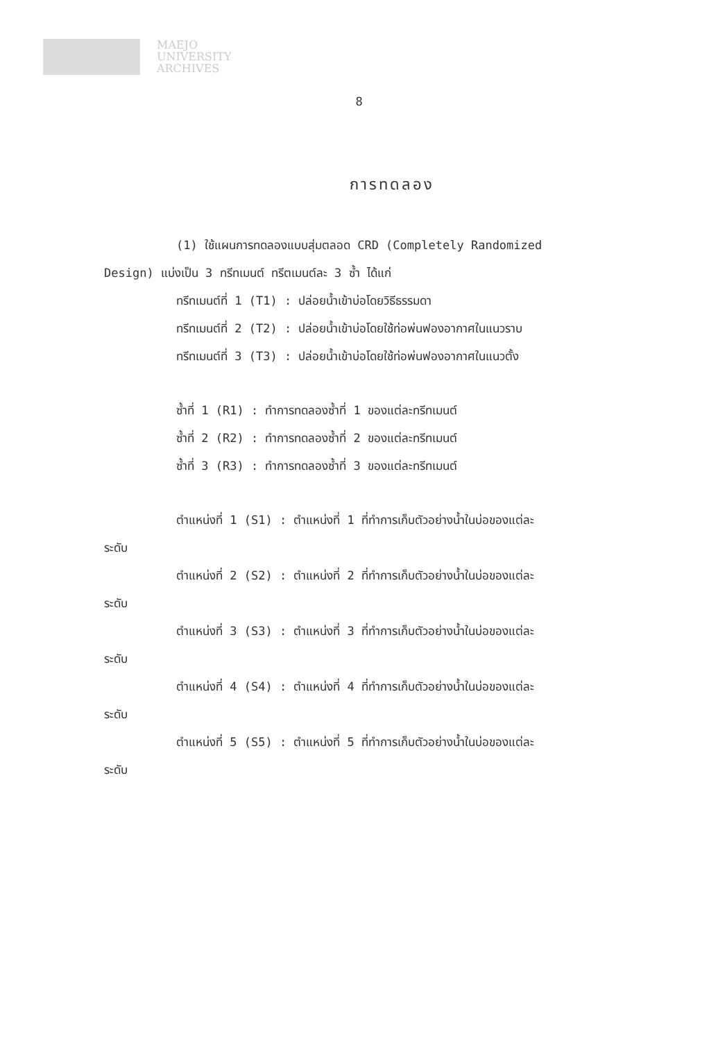MAEJO
UNIVERSITY
ARCHIVES
8
การทดลอง
(1) ใช้แผนการทดลองแบบสุ่มตลอด CRD (Completely Randomized
Design) แบ่งเป็น 3 ทรีทเมนต์ ทรีตเมนต์ละ 3 ซ้ำ ได้แก่
ทรีทเมนต์ที่ 1 (T1) : ปล่อยน้ำเข้าบ่อโดยวิธีธรรมดา
ทรีทเมนต์ที่ 2 (T2) : ปล่อยน้ำเข้าบ่อโดยใช้ท่อพ่นฟองอากาศในแนวราบ
ทรีทเมนต์ที่ 3 (T3) : ปล่อยน้ำเข้าบ่อโดยใช้ท่อพ่นฟองอากาศในแนวตั้ง
ซ้ำที่ 1 (R1) : ทำการทดลองซ้ำที่ 1 ของแต่ละทรีทเมนต์
ซ้ำที่ 2 (R2) : ทำการทดลองซ้ำที่ 2 ของแต่ละทรีทเมนต์
ซ้ำที่ 3 (R3) : ทำการทดลองซ้ำที่ 3 ของแต่ละทรีทเมนต์
ตำแหน่งที่ 1 (S1) : ตำแหน่งที่ 1 ที่ทำการเก็บตัวอย่างน้ำในบ่อของแต่ละ
ระดับ
ตำแหน่งที่ 2 (S2) : ตำแหน่งที่ 2 ที่ทำการเก็บตัวอย่างน้ำในบ่อของแต่ละ
ระดับ
ตำแหน่งที่ 3 (S3) : ตำแหน่งที่ 3 ที่ทำการเก็บตัวอย่างน้ำในบ่อของแต่ละ
ระดับ
ตำแหน่งที่ 4 (S4) : ตำแหน่งที่ 4 ที่ทำการเก็บตัวอย่างน้ำในบ่อของแต่ละ
ระดับ
ตำแหน่งที่ 5 (S5) : ตำแหน่งที่ 5 ที่ทำการเก็บตัวอย่างน้ำในบ่อของแต่ละ
ระดับ